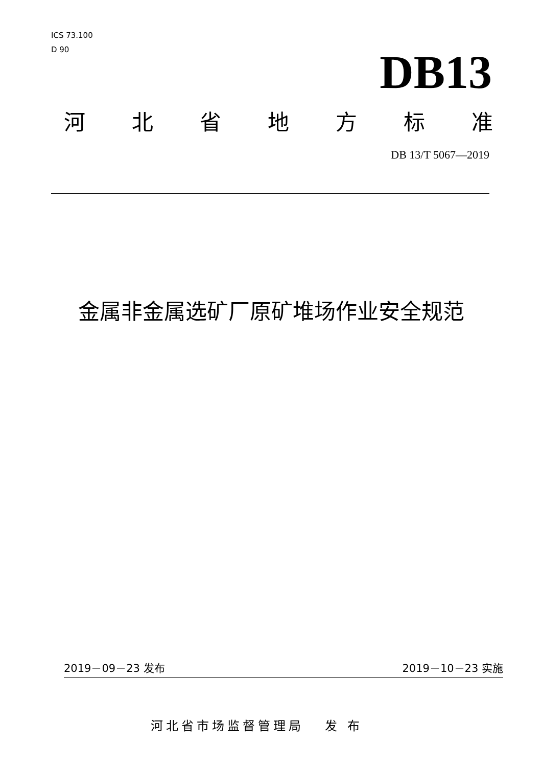ICS 73.100
D 90
DB13
河 北 省 地 方 标 准
DB 13/T 5067—2019
金属非金属选矿厂原矿堆场作业安全规范
2019－09－23 发布 2019－10－23 实施
河北省市场监督管理局 发 布